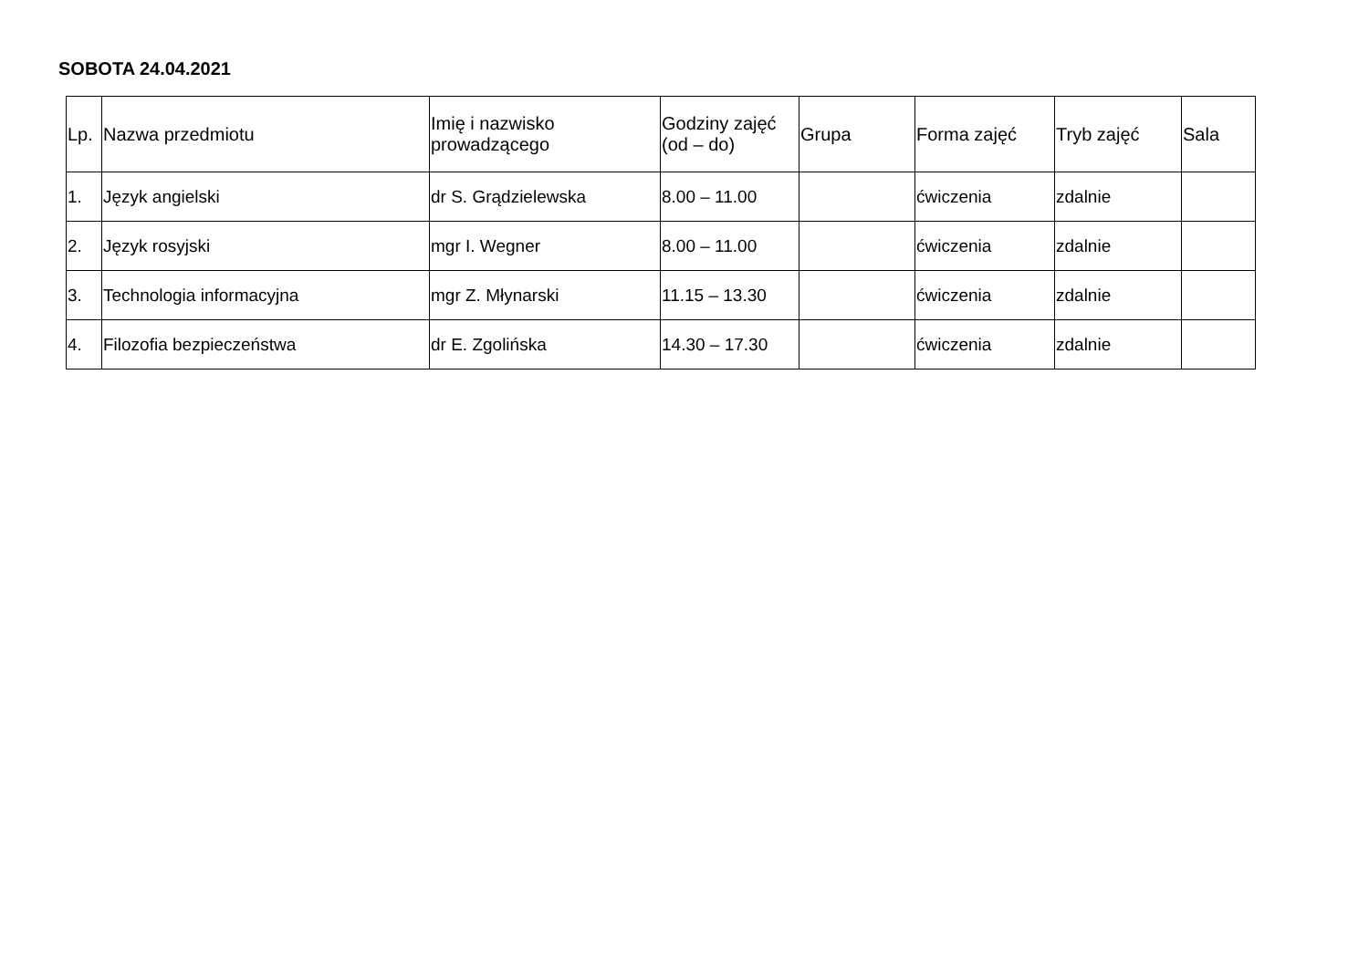SOBOTA 24.04.2021
| Lp. | Nazwa przedmiotu | Imię i nazwisko prowadzącego | Godziny zajęć (od – do) | Grupa | Forma zajęć | Tryb zajęć | Sala |
| --- | --- | --- | --- | --- | --- | --- | --- |
| 1. | Język angielski | dr S. Grądzielewska | 8.00 – 11.00 | | ćwiczenia | zdalnie | |
| 2. | Język rosyjski | mgr I. Wegner | 8.00 – 11.00 | | ćwiczenia | zdalnie | |
| 3. | Technologia informacyjna | mgr Z. Młynarski | 11.15 – 13.30 | | ćwiczenia | zdalnie | |
| 4. | Filozofia bezpieczeństwa | dr E. Zgolińska | 14.30 – 17.30 | | ćwiczenia | zdalnie | |